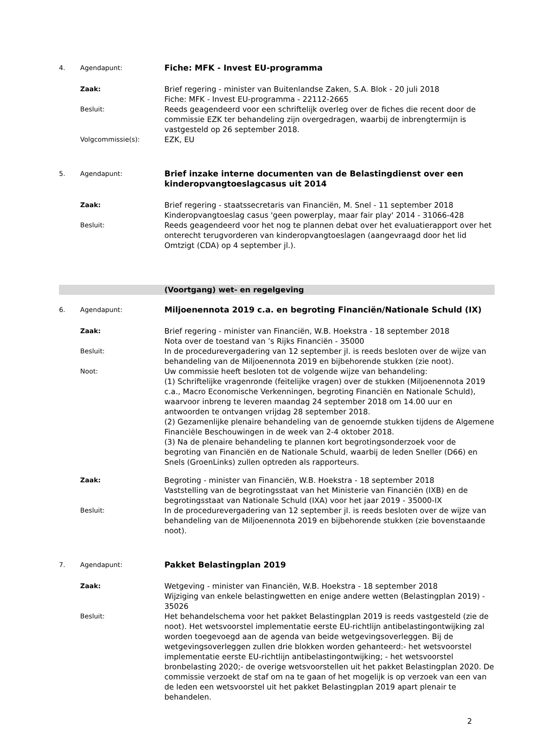4. Agendapunt:
Fiche: MFK - Invest EU-programma
Zaak:
Brief regering - minister van Buitenlandse Zaken, S.A. Blok - 20 juli 2018
Fiche: MFK - Invest EU-programma - 22112-2665
Besluit:
Reeds geagendeerd voor een schriftelijk overleg over de fiches die recent door de commissie EZK ter behandeling zijn overgedragen, waarbij de inbrengtermijn is vastgesteld op 26 september 2018.
Volgcommissie(s):
EZK, EU
5. Agendapunt:
Brief inzake interne documenten van de Belastingdienst over een kinderopvangtoeslagcasus uit 2014
Zaak:
Brief regering - staatssecretaris van Financiën, M. Snel - 11 september 2018
Kinderopvangtoeslag casus 'geen powerplay, maar fair play' 2014 - 31066-428
Besluit:
Reeds geagendeerd voor het nog te plannen debat over het evaluatierapport over het onterecht terugvorderen van kinderopvangtoeslagen (aangevraagd door het lid Omtzigt (CDA) op 4 september jl.).
(Voortgang) wet- en regelgeving
6. Agendapunt:
Miljoenennota 2019 c.a. en begroting Financiën/Nationale Schuld (IX)
Zaak:
Brief regering - minister van Financiën, W.B. Hoekstra - 18 september 2018
Nota over de toestand van ’s Rijks Financiën - 35000
Besluit:
In de procedurevergadering van 12 september jl. is reeds besloten over de wijze van behandeling van de Miljoenennota 2019 en bijbehorende stukken (zie noot).
Noot:
Uw commissie heeft besloten tot de volgende wijze van behandeling:
(1) Schriftelijke vragenronde (feitelijke vragen) over de stukken (Miljoenennota 2019 c.a., Macro Economische Verkenningen, begroting Financiën en Nationale Schuld), waarvoor inbreng te leveren maandag 24 september 2018 om 14.00 uur en antwoorden te ontvangen vrijdag 28 september 2018.
(2) Gezamenlijke plenaire behandeling van de genoemde stukken tijdens de Algemene Financiële Beschouwingen in de week van 2-4 oktober 2018.
(3) Na de plenaire behandeling te plannen kort begrotingsonderzoek voor de begroting van Financiën en de Nationale Schuld, waarbij de leden Sneller (D66) en Snels (GroenLinks) zullen optreden als rapporteurs.
Zaak:
Begroting - minister van Financiën, W.B. Hoekstra - 18 september 2018
Vaststelling van de begrotingsstaat van het Ministerie van Financiën (IXB) en de begrotingsstaat van Nationale Schuld (IXA) voor het jaar 2019 - 35000-IX
Besluit:
In de procedurevergadering van 12 september jl. is reeds besloten over de wijze van behandeling van de Miljoenennota 2019 en bijbehorende stukken (zie bovenstaande noot).
7. Agendapunt:
Pakket Belastingplan 2019
Zaak:
Wetgeving - minister van Financiën, W.B. Hoekstra - 18 september 2018
Wijziging van enkele belastingwetten en enige andere wetten (Belastingplan 2019) - 35026
Besluit:
Het behandelschema voor het pakket Belastingplan 2019 is reeds vastgesteld (zie de noot). Het wetsvoorstel implementatie eerste EU-richtlijn antibelastingontwijking zal worden toegevoegd aan de agenda van beide wetgevingsoverleggen. Bij de wetgevingsoverleggen zullen drie blokken worden gehanteerd:- het wetsvoorstel implementatie eerste EU-richtlijn antibelastingontwijking; - het wetsvoorstel bronbelasting 2020;- de overige wetsvoorstellen uit het pakket Belastingplan 2020. De commissie verzoekt de staf om na te gaan of het mogelijk is op verzoek van een van de leden een wetsvoorstel uit het pakket Belastingplan 2019 apart plenair te behandelen.
2